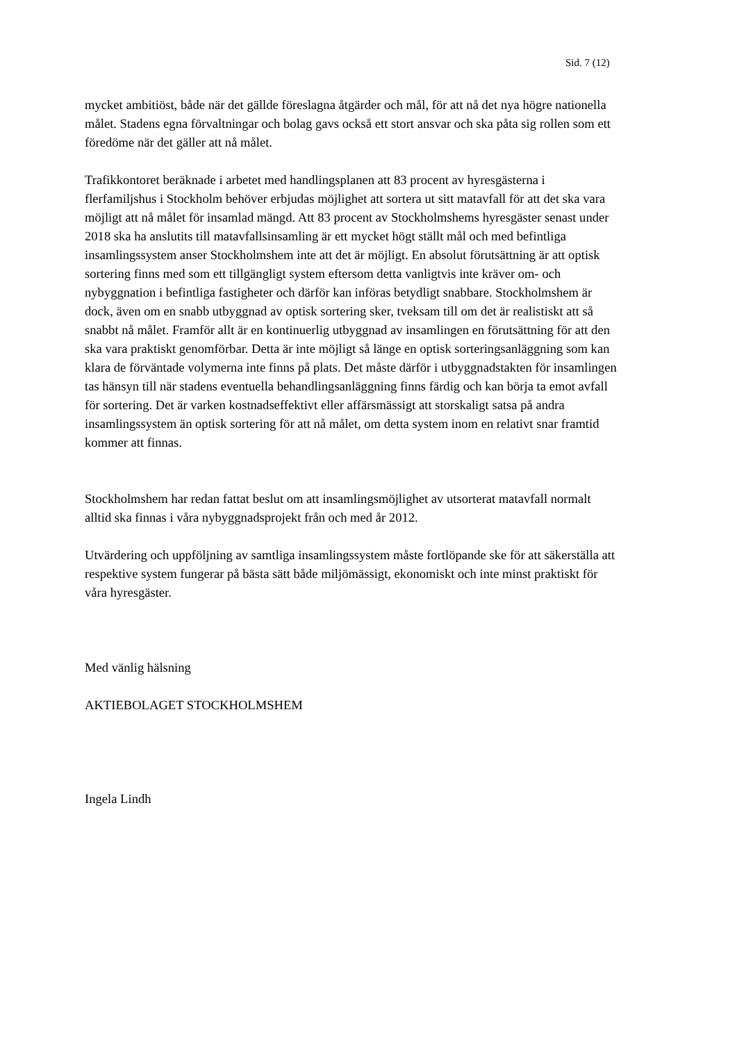Sid. 7 (12)
mycket ambitiöst, både när det gällde föreslagna åtgärder och mål, för att nå det nya högre nationella målet. Stadens egna förvaltningar och bolag gavs också ett stort ansvar och ska påta sig rollen som ett föredöme när det gäller att nå målet.
Trafikkontoret beräknade i arbetet med handlingsplanen att 83 procent av hyresgästerna i flerfamiljshus i Stockholm behöver erbjudas möjlighet att sortera ut sitt matavfall för att det ska vara möjligt att nå målet för insamlad mängd. Att 83 procent av Stockholmshems hyresgäster senast under 2018 ska ha anslutits till matavfallsinsamling är ett mycket högt ställt mål och med befintliga insamlingssystem anser Stockholmshem inte att det är möjligt. En absolut förutsättning är att optisk sortering finns med som ett tillgängligt system eftersom detta vanligtvis inte kräver om- och nybyggnation i befintliga fastigheter och därför kan införas betydligt snabbare. Stockholmshem är dock, även om en snabb utbyggnad av optisk sortering sker, tveksam till om det är realistiskt att så snabbt nå målet. Framför allt är en kontinuerlig utbyggnad av insamlingen en förutsättning för att den ska vara praktiskt genomförbar. Detta är inte möjligt så länge en optisk sorteringsanläggning som kan klara de förväntade volymerna inte finns på plats. Det måste därför i utbyggnadstakten för insamlingen tas hänsyn till när stadens eventuella behandlingsanläggning finns färdig och kan börja ta emot avfall för sortering. Det är varken kostnadseffektivt eller affärsmässigt att storskaligt satsa på andra insamlingssystem än optisk sortering för att nå målet, om detta system inom en relativt snar framtid kommer att finnas.
Stockholmshem har redan fattat beslut om att insamlingsmöjlighet av utsorterat matavfall normalt alltid ska finnas i våra nybyggnadsprojekt från och med år 2012.
Utvärdering och uppföljning av samtliga insamlingssystem måste fortlöpande ske för att säkerställa att respektive system fungerar på bästa sätt både miljömässigt, ekonomiskt och inte minst praktiskt för våra hyresgäster.
Med vänlig hälsning
AKTIEBOLAGET STOCKHOLMSHEM
Ingela Lindh